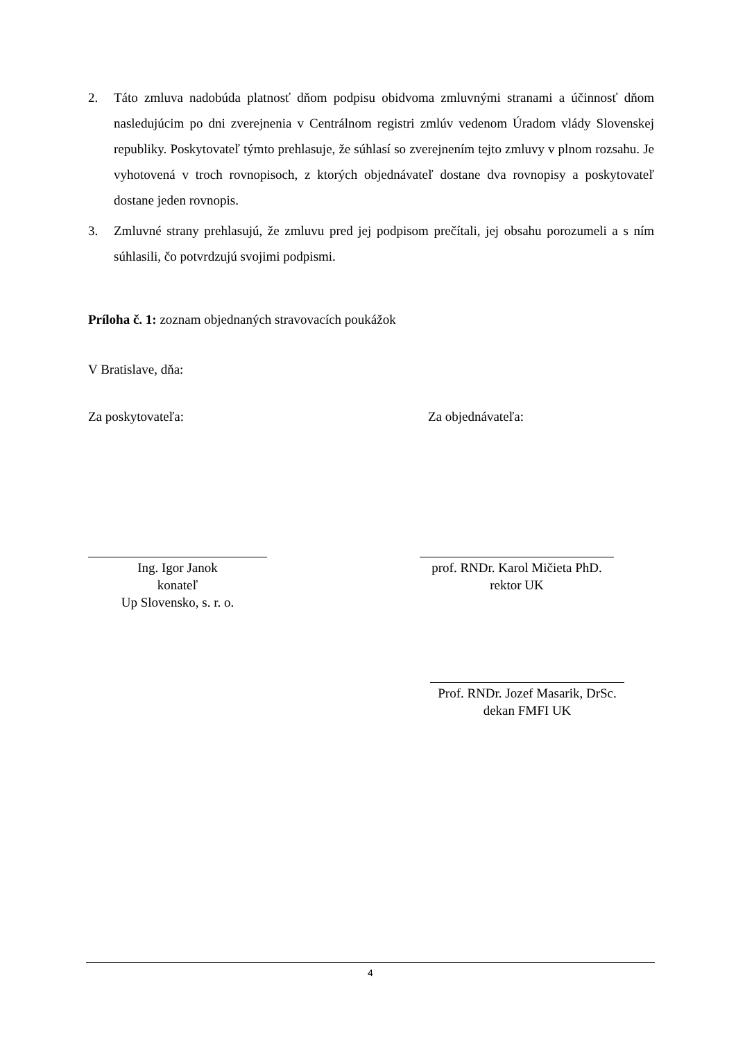2. Táto zmluva nadobúda platnosť dňom podpisu obidvoma zmluvnými stranami a účinnosť dňom nasledujúcim po dni zverejnenia v Centrálnom registri zmlúv vedenom Úradom vlády Slovenskej republiky. Poskytovateľ týmto prehlasuje, že súhlasí so zverejnením tejto zmluvy v plnom rozsahu. Je vyhotovená v troch rovnopisoch, z ktorých objednávateľ dostane dva rovnopisy a poskytovateľ dostane jeden rovnopis.
3. Zmluvné strany prehlasujú, že zmluvu pred jej podpisom prečítali, jej obsahu porozumeli a s ním súhlasili, čo potvrdzujú svojimi podpismi.
Príloha č. 1: zoznam objednaných stravovacích poukážok
V Bratislave, dňa:
Za poskytovateľa: Za objednávateľa:
Ing. Igor Janok
konateľ
Up Slovensko, s. r. o.
prof. RNDr. Karol Mičieta PhD.
rektor UK
Prof. RNDr. Jozef Masarik, DrSc.
dekan FMFI UK
4